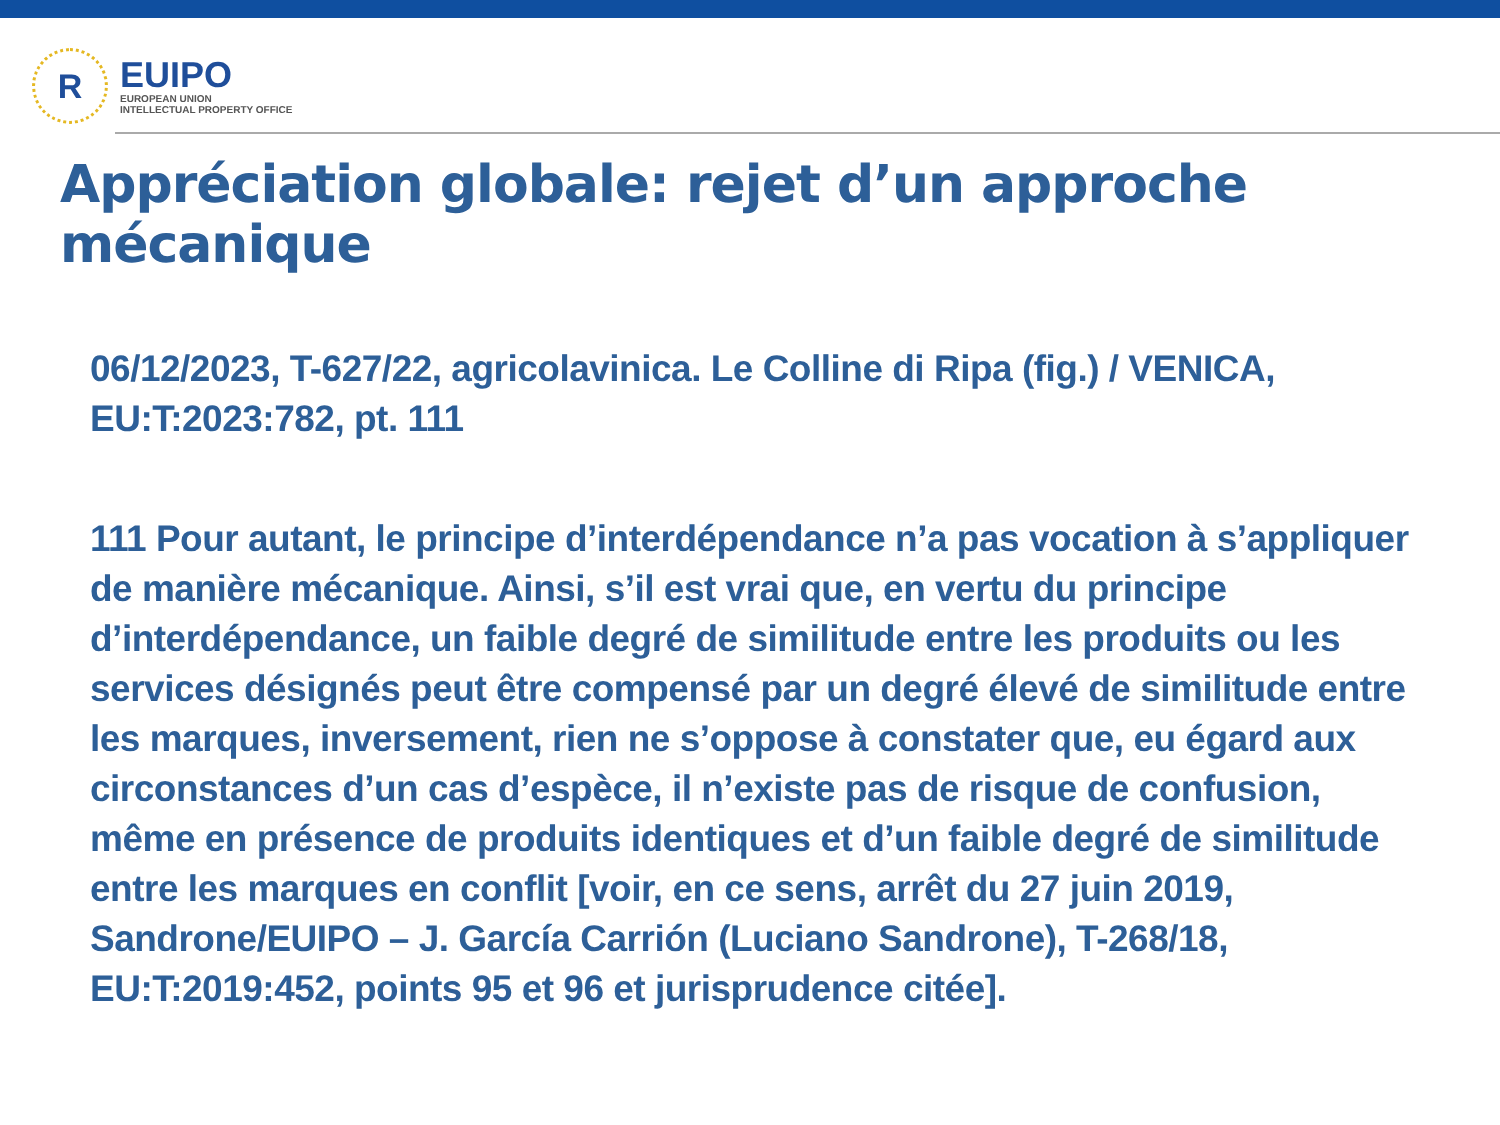R
EUIPO
EUROPEAN UNION
INTELLECTUAL PROPERTY OFFICE
Appréciation globale: rejet d’un approche mécanique
06/12/2023, T-627/22, agricolavinica. Le Colline di Ripa (fig.) / VENICA, EU:T:2023:782, pt. 111
111 Pour autant, le principe d’interdépendance n’a pas vocation à s’appliquer de manière mécanique. Ainsi, s’il est vrai que, en vertu du principe d’interdépendance, un faible degré de similitude entre les produits ou les services désignés peut être compensé par un degré élevé de similitude entre les marques, inversement, rien ne s’oppose à constater que, eu égard aux circonstances d’un cas d’espèce, il n’existe pas de risque de confusion, même en présence de produits identiques et d’un faible degré de similitude entre les marques en conflit [voir, en ce sens, arrêt du 27 juin 2019, Sandrone/EUIPO – J. García Carrión (Luciano Sandrone), T-268/18, EU:T:2019:452, points 95 et 96 et jurisprudence citée].